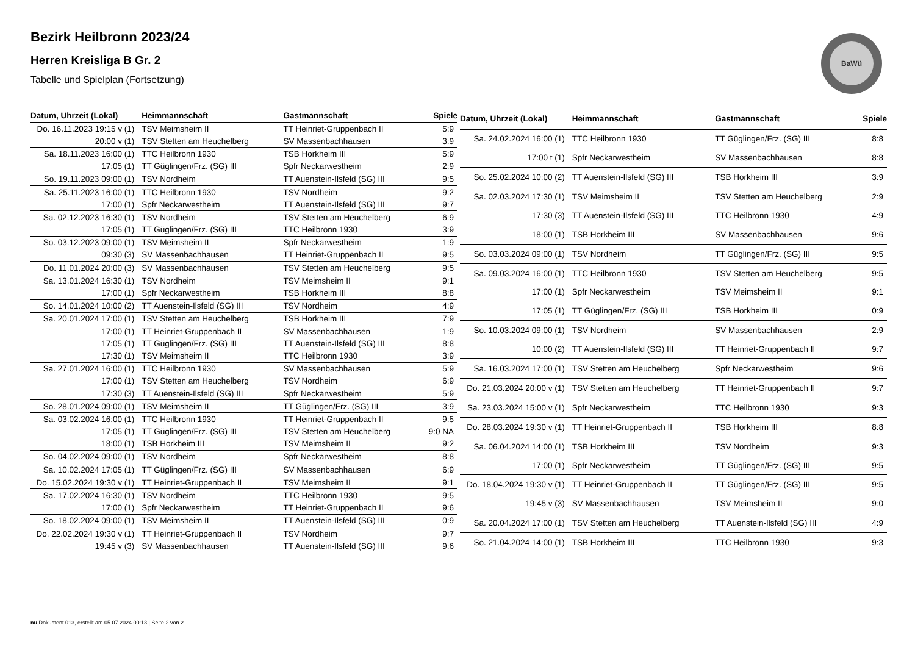Bezirk Heilbronn 2023/24
Herren Kreisliga B Gr. 2
Tabelle und Spielplan (Fortsetzung)
BaWü
| Datum, Uhrzeit (Lokal) | Heimmannschaft | Gastmannschaft | Spiele |
| --- | --- | --- | --- |
| Do. 16.11.2023 19:15 v (1) | TSV Meimsheim II | TT Heinriet-Gruppenbach II | 5:9 |
| 20:00 v (1) | TSV Stetten am Heuchelberg | SV Massenbachhausen | 3:9 |
| Sa. 18.11.2023 16:00 (1) | TTC Heilbronn 1930 | TSB Horkheim III | 5:9 |
| 17:05 (1) | TT Güglingen/Frz. (SG) III | Spfr Neckarwestheim | 2:9 |
| So. 19.11.2023 09:00 (1) | TSV Nordheim | TT Auenstein-Ilsfeld (SG) III | 9:5 |
| Sa. 25.11.2023 16:00 (1) | TTC Heilbronn 1930 | TSV Nordheim | 9:2 |
| 17:00 (1) | Spfr Neckarwestheim | TT Auenstein-Ilsfeld (SG) III | 9:7 |
| Sa. 02.12.2023 16:30 (1) | TSV Nordheim | TSV Stetten am Heuchelberg | 6:9 |
| 17:05 (1) | TT Güglingen/Frz. (SG) III | TTC Heilbronn 1930 | 3:9 |
| So. 03.12.2023 09:00 (1) | TSV Meimsheim II | Spfr Neckarwestheim | 1:9 |
| 09:30 (3) | SV Massenbachhausen | TT Heinriet-Gruppenbach II | 9:5 |
| Do. 11.01.2024 20:00 (3) | SV Massenbachhausen | TSV Stetten am Heuchelberg | 9:5 |
| Sa. 13.01.2024 16:30 (1) | TSV Nordheim | TSV Meimsheim II | 9:1 |
| 17:00 (1) | Spfr Neckarwestheim | TSB Horkheim III | 8:8 |
| So. 14.01.2024 10:00 (2) | TT Auenstein-Ilsfeld (SG) III | TSV Nordheim | 4:9 |
| Sa. 20.01.2024 17:00 (1) | TSV Stetten am Heuchelberg | TSB Horkheim III | 7:9 |
| 17:00 (1) | TT Heinriet-Gruppenbach II | SV Massenbachhausen | 1:9 |
| 17:05 (1) | TT Güglingen/Frz. (SG) III | TT Auenstein-Ilsfeld (SG) III | 8:8 |
| 17:30 (1) | TSV Meimsheim II | TTC Heilbronn 1930 | 3:9 |
| Sa. 27.01.2024 16:00 (1) | TTC Heilbronn 1930 | SV Massenbachhausen | 5:9 |
| 17:00 (1) | TSV Stetten am Heuchelberg | TSV Nordheim | 6:9 |
| 17:30 (3) | TT Auenstein-Ilsfeld (SG) III | Spfr Neckarwestheim | 5:9 |
| So. 28.01.2024 09:00 (1) | TSV Meimsheim II | TT Güglingen/Frz. (SG) III | 3:9 |
| Sa. 03.02.2024 16:00 (1) | TTC Heilbronn 1930 | TT Heinriet-Gruppenbach II | 9:5 |
| 17:05 (1) | TT Güglingen/Frz. (SG) III | TSV Stetten am Heuchelberg | 9:0 NA |
| 18:00 (1) | TSB Horkheim III | TSV Meimsheim II | 9:2 |
| So. 04.02.2024 09:00 (1) | TSV Nordheim | Spfr Neckarwestheim | 8:8 |
| Sa. 10.02.2024 17:05 (1) | TT Güglingen/Frz. (SG) III | SV Massenbachhausen | 6:9 |
| Do. 15.02.2024 19:30 v (1) | TT Heinriet-Gruppenbach II | TSV Meimsheim II | 9:1 |
| Sa. 17.02.2024 16:30 (1) | TSV Nordheim | TTC Heilbronn 1930 | 9:5 |
| 17:00 (1) | Spfr Neckarwestheim | TT Heinriet-Gruppenbach II | 9:6 |
| So. 18.02.2024 09:00 (1) | TSV Meimsheim II | TT Auenstein-Ilsfeld (SG) III | 0:9 |
| Do. 22.02.2024 19:30 v (1) | TT Heinriet-Gruppenbach II | TSV Nordheim | 9:7 |
| 19:45 v (3) | SV Massenbachhausen | TT Auenstein-Ilsfeld (SG) III | 9:6 |
| Datum, Uhrzeit (Lokal) | Heimmannschaft | Gastmannschaft | Spiele |
| --- | --- | --- | --- |
| Sa. 24.02.2024 16:00 (1) | TTC Heilbronn 1930 | TT Güglingen/Frz. (SG) III | 8:8 |
| 17:00 t (1) | Spfr Neckarwestheim | SV Massenbachhausen | 8:8 |
| So. 25.02.2024 10:00 (2) | TT Auenstein-Ilsfeld (SG) III | TSB Horkheim III | 3:9 |
| Sa. 02.03.2024 17:30 (1) | TSV Meimsheim II | TSV Stetten am Heuchelberg | 2:9 |
| 17:30 (3) | TT Auenstein-Ilsfeld (SG) III | TTC Heilbronn 1930 | 4:9 |
| 18:00 (1) | TSB Horkheim III | SV Massenbachhausen | 9:6 |
| So. 03.03.2024 09:00 (1) | TSV Nordheim | TT Güglingen/Frz. (SG) III | 9:5 |
| Sa. 09.03.2024 16:00 (1) | TTC Heilbronn 1930 | TSV Stetten am Heuchelberg | 9:5 |
| 17:00 (1) | Spfr Neckarwestheim | TSV Meimsheim II | 9:1 |
| 17:05 (1) | TT Güglingen/Frz. (SG) III | TSB Horkheim III | 0:9 |
| So. 10.03.2024 09:00 (1) | TSV Nordheim | SV Massenbachhausen | 2:9 |
| 10:00 (2) | TT Auenstein-Ilsfeld (SG) III | TT Heinriet-Gruppenbach II | 9:7 |
| Sa. 16.03.2024 17:00 (1) | TSV Stetten am Heuchelberg | Spfr Neckarwestheim | 9:6 |
| Do. 21.03.2024 20:00 v (1) | TSV Stetten am Heuchelberg | TT Heinriet-Gruppenbach II | 9:7 |
| Sa. 23.03.2024 15:00 v (1) | Spfr Neckarwestheim | TTC Heilbronn 1930 | 9:3 |
| Do. 28.03.2024 19:30 v (1) | TT Heinriet-Gruppenbach II | TSB Horkheim III | 8:8 |
| Sa. 06.04.2024 14:00 (1) | TSB Horkheim III | TSV Nordheim | 9:3 |
| 17:00 (1) | Spfr Neckarwestheim | TT Güglingen/Frz. (SG) III | 9:5 |
| Do. 18.04.2024 19:30 v (1) | TT Heinriet-Gruppenbach II | TT Güglingen/Frz. (SG) III | 9:5 |
| 19:45 v (3) | SV Massenbachhausen | TSV Meimsheim II | 9:0 |
| Sa. 20.04.2024 17:00 (1) | TSV Stetten am Heuchelberg | TT Auenstein-Ilsfeld (SG) III | 4:9 |
| So. 21.04.2024 14:00 (1) | TSB Horkheim III | TTC Heilbronn 1930 | 9:3 |
nu.Dokument 013, erstellt am 05.07.2024 00:13 | Seite 2 von 2